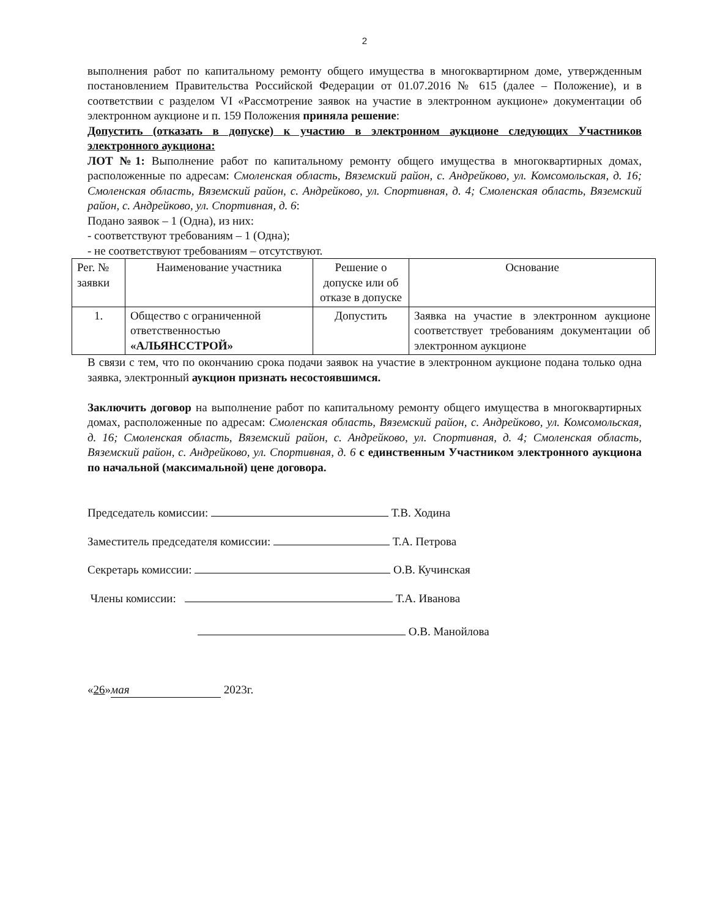2
выполнения работ по капитальному ремонту общего имущества в многоквартирном доме, утвержденным постановлением Правительства Российской Федерации от 01.07.2016 № 615 (далее – Положение), и в соответствии с разделом VI «Рассмотрение заявок на участие в электронном аукционе» документации об электронном аукционе и п. 159 Положения приняла решение:
Допустить (отказать в допуске) к участию в электронном аукционе следующих Участников электронного аукциона:
ЛОТ №1: Выполнение работ по капитальному ремонту общего имущества в многоквартирных домах, расположенные по адресам: Смоленская область, Вяземский район, с. Андрейково, ул. Комсомольская, д. 16; Смоленская область, Вяземский район, с. Андрейково, ул. Спортивная, д. 4; Смоленская область, Вяземский район, с. Андрейково, ул. Спортивная, д. 6:
Подано заявок – 1 (Одна), из них:
- соответствуют требованиям – 1 (Одна);
- не соответствуют требованиям – отсутствуют.
| Рег. № заявки | Наименование участника | Решение о допуске или об отказе в допуске | Основание |
| --- | --- | --- | --- |
| 1. | Общество с ограниченной ответственностью «АЛЬЯНССТРОЙ» | Допустить | Заявка на участие в электронном аукционе соответствует требованиям документации об электронном аукционе |
В связи с тем, что по окончанию срока подачи заявок на участие в электронном аукционе подана только одна заявка, электронный аукцион признать несостоявшимся.
Заключить договор на выполнение работ по капитальному ремонту общего имущества в многоквартирных домах, расположенные по адресам: Смоленская область, Вяземский район, с. Андрейково, ул. Комсомольская, д. 16; Смоленская область, Вяземский район, с. Андрейково, ул. Спортивная, д. 4; Смоленская область, Вяземский район, с. Андрейково, ул. Спортивная, д. 6 с единственным Участником электронного аукциона по начальной (максимальной) цене договора.
Председатель комиссии: Т.В. Ходина
Заместитель председателя комиссии: Т.А. Петрова
Секретарь комиссии: О.В. Кучинская
Члены комиссии: Т.А. Иванова
О.В. Манойлова
«26» мая 2023г.